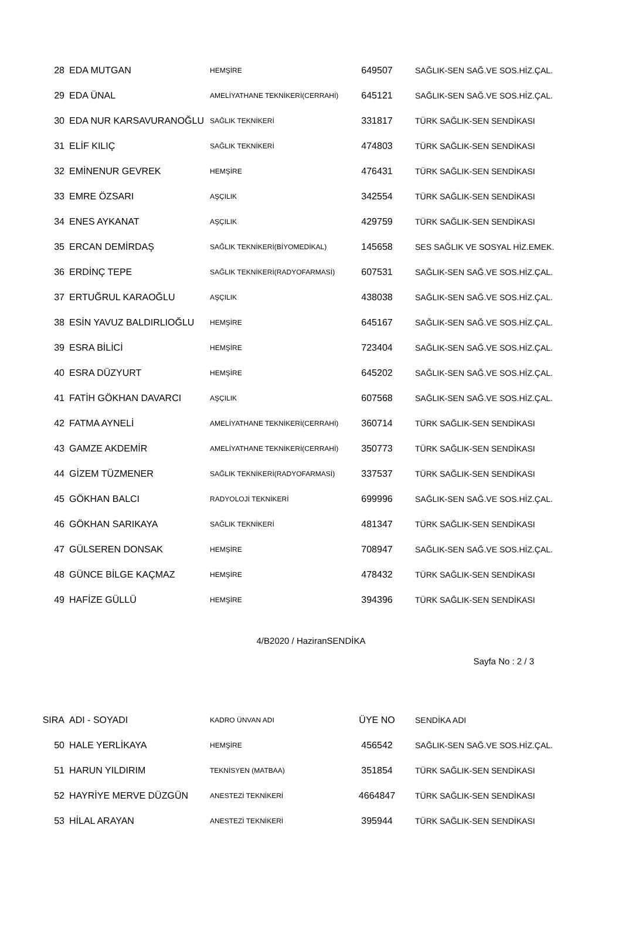| 28 | EDA MUTGAN | HEMŞİRE | 649507 | SAĞLIK-SEN SAĞ.VE SOS.HİZ.ÇAL. |
| 29 | EDA ÜNAL | AMELİYATHANE TEKNİKERİ(CERRAHİ) | 645121 | SAĞLIK-SEN SAĞ.VE SOS.HİZ.ÇAL. |
| 30 | EDA NUR KARSAVURANOĞLU | SAĞLIK TEKNİKERİ | 331817 | TÜRK SAĞLIK-SEN SENDİKASI |
| 31 | ELİF KILIÇ | SAĞLIK TEKNİKERİ | 474803 | TÜRK SAĞLIK-SEN SENDİKASI |
| 32 | EMİNENUR GEVREK | HEMŞİRE | 476431 | TÜRK SAĞLIK-SEN SENDİKASI |
| 33 | EMRE ÖZSARI | AŞÇILIK | 342554 | TÜRK SAĞLIK-SEN SENDİKASI |
| 34 | ENES AYKANAT | AŞÇILIK | 429759 | TÜRK SAĞLIK-SEN SENDİKASI |
| 35 | ERCAN DEMİRDAŞ | SAĞLIK TEKNİKERİ(BİYOMEDİKAL) | 145658 | SES SAĞLIK VE SOSYAL HİZ.EMEK. |
| 36 | ERDİNÇ TEPE | SAĞLIK TEKNİKERİ(RADYOFARMASİ) | 607531 | SAĞLIK-SEN SAĞ.VE SOS.HİZ.ÇAL. |
| 37 | ERTUĞRUL KARAOĞLU | AŞÇILIK | 438038 | SAĞLIK-SEN SAĞ.VE SOS.HİZ.ÇAL. |
| 38 | ESİN YAVUZ BALDIRLIOĞLU | HEMŞİRE | 645167 | SAĞLIK-SEN SAĞ.VE SOS.HİZ.ÇAL. |
| 39 | ESRA BİLİCİ | HEMŞİRE | 723404 | SAĞLIK-SEN SAĞ.VE SOS.HİZ.ÇAL. |
| 40 | ESRA DÜZYURT | HEMŞİRE | 645202 | SAĞLIK-SEN SAĞ.VE SOS.HİZ.ÇAL. |
| 41 | FATİH GÖKHAN DAVARCI | AŞÇILIK | 607568 | SAĞLIK-SEN SAĞ.VE SOS.HİZ.ÇAL. |
| 42 | FATMA AYNELİ | AMELİYATHANE TEKNİKERİ(CERRAHİ) | 360714 | TÜRK SAĞLIK-SEN SENDİKASI |
| 43 | GAMZE AKDEMİR | AMELİYATHANE TEKNİKERİ(CERRAHİ) | 350773 | TÜRK SAĞLIK-SEN SENDİKASI |
| 44 | GİZEM TÜZMENER | SAĞLIK TEKNİKERİ(RADYOFARMASİ) | 337537 | TÜRK SAĞLIK-SEN SENDİKASI |
| 45 | GÖKHAN BALCI | RADYOLOJİ TEKNİKERİ | 699996 | SAĞLIK-SEN SAĞ.VE SOS.HİZ.ÇAL. |
| 46 | GÖKHAN SARIKAYA | SAĞLIK TEKNİKERİ | 481347 | TÜRK SAĞLIK-SEN SENDİKASI |
| 47 | GÜLSEREN DONSAK | HEMŞİRE | 708947 | SAĞLIK-SEN SAĞ.VE SOS.HİZ.ÇAL. |
| 48 | GÜNCE BİLGE KAÇMAZ | HEMŞİRE | 478432 | TÜRK SAĞLIK-SEN SENDİKASI |
| 49 | HAFİZE GÜLLÜ | HEMŞİRE | 394396 | TÜRK SAĞLIK-SEN SENDİKASI |
4/B2020 / HaziranSENDİKA
Sayfa No : 2 / 3
| SIRA | ADI - SOYADI | KADRO ÜNVAN ADI | ÜYE NO | SENDİKA ADI |
| --- | --- | --- | --- | --- |
| 50 | HALE YERLİKAYA | HEMŞİRE | 456542 | SAĞLIK-SEN SAĞ.VE SOS.HİZ.ÇAL. |
| 51 | HARUN YILDIRIM | TEKNİSYEN (MATBAA) | 351854 | TÜRK SAĞLIK-SEN SENDİKASI |
| 52 | HAYRİYE MERVE DÜZGÜN | ANESTEZİ TEKNİKERİ | 4664847 | TÜRK SAĞLIK-SEN SENDİKASI |
| 53 | HİLAL ARAYAN | ANESTEZİ TEKNİKERİ | 395944 | TÜRK SAĞLIK-SEN SENDİKASI |